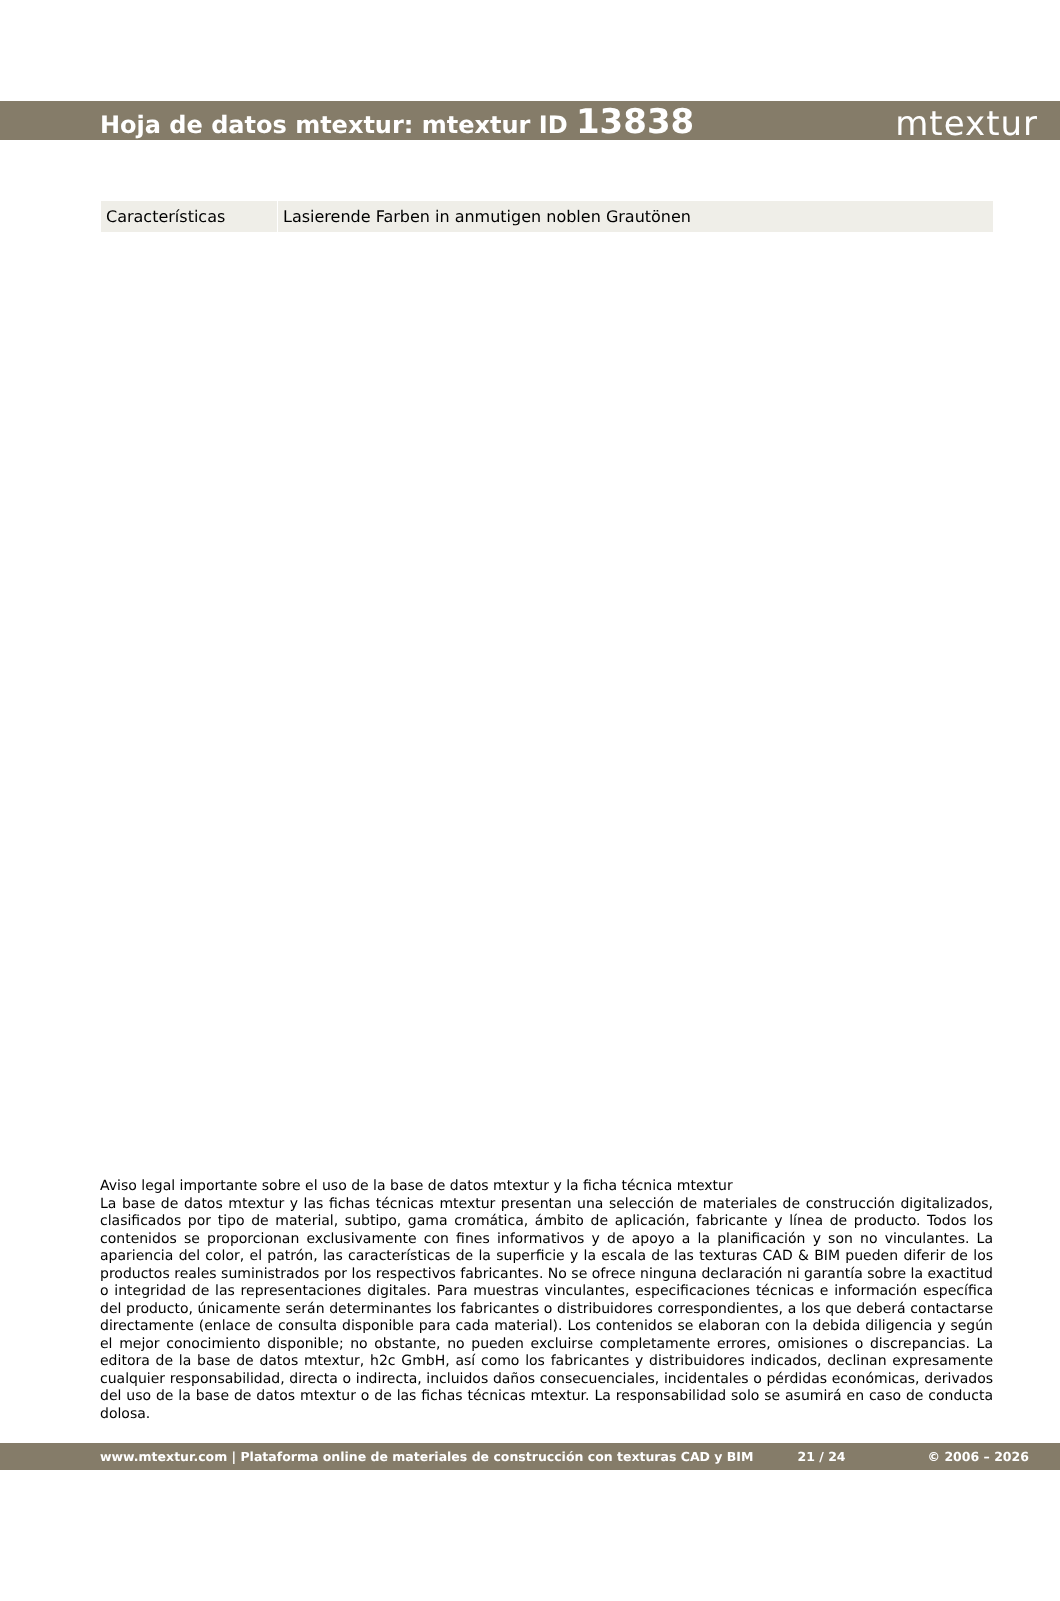Hoja de datos mtextur: mtextur ID 13838
mtextur
| Características | Lasierende Farben in anmutigen noblen Grautönen |
Aviso legal importante sobre el uso de la base de datos mtextur y la ficha técnica mtextur
La base de datos mtextur y las fichas técnicas mtextur presentan una selección de materiales de construcción digitalizados, clasificados por tipo de material, subtipo, gama cromática, ámbito de aplicación, fabricante y línea de producto. Todos los contenidos se proporcionan exclusivamente con fines informativos y de apoyo a la planificación y son no vinculantes. La apariencia del color, el patrón, las características de la superficie y la escala de las texturas CAD & BIM pueden diferir de los productos reales suministrados por los respectivos fabricantes. No se ofrece ninguna declaración ni garantía sobre la exactitud o integridad de las representaciones digitales. Para muestras vinculantes, especificaciones técnicas e información específica del producto, únicamente serán determinantes los fabricantes o distribuidores correspondientes, a los que deberá contactarse directamente (enlace de consulta disponible para cada material). Los contenidos se elaboran con la debida diligencia y según el mejor conocimiento disponible; no obstante, no pueden excluirse completamente errores, omisiones o discrepancias. La editora de la base de datos mtextur, h2c GmbH, así como los fabricantes y distribuidores indicados, declinan expresamente cualquier responsabilidad, directa o indirecta, incluidos daños consecuenciales, incidentales o pérdidas económicas, derivados del uso de la base de datos mtextur o de las fichas técnicas mtextur. La responsabilidad solo se asumirá en caso de conducta dolosa.
www.mtextur.com | Plataforma online de materiales de construcción con texturas CAD y BIM 21 / 24 © 2006 – 2026